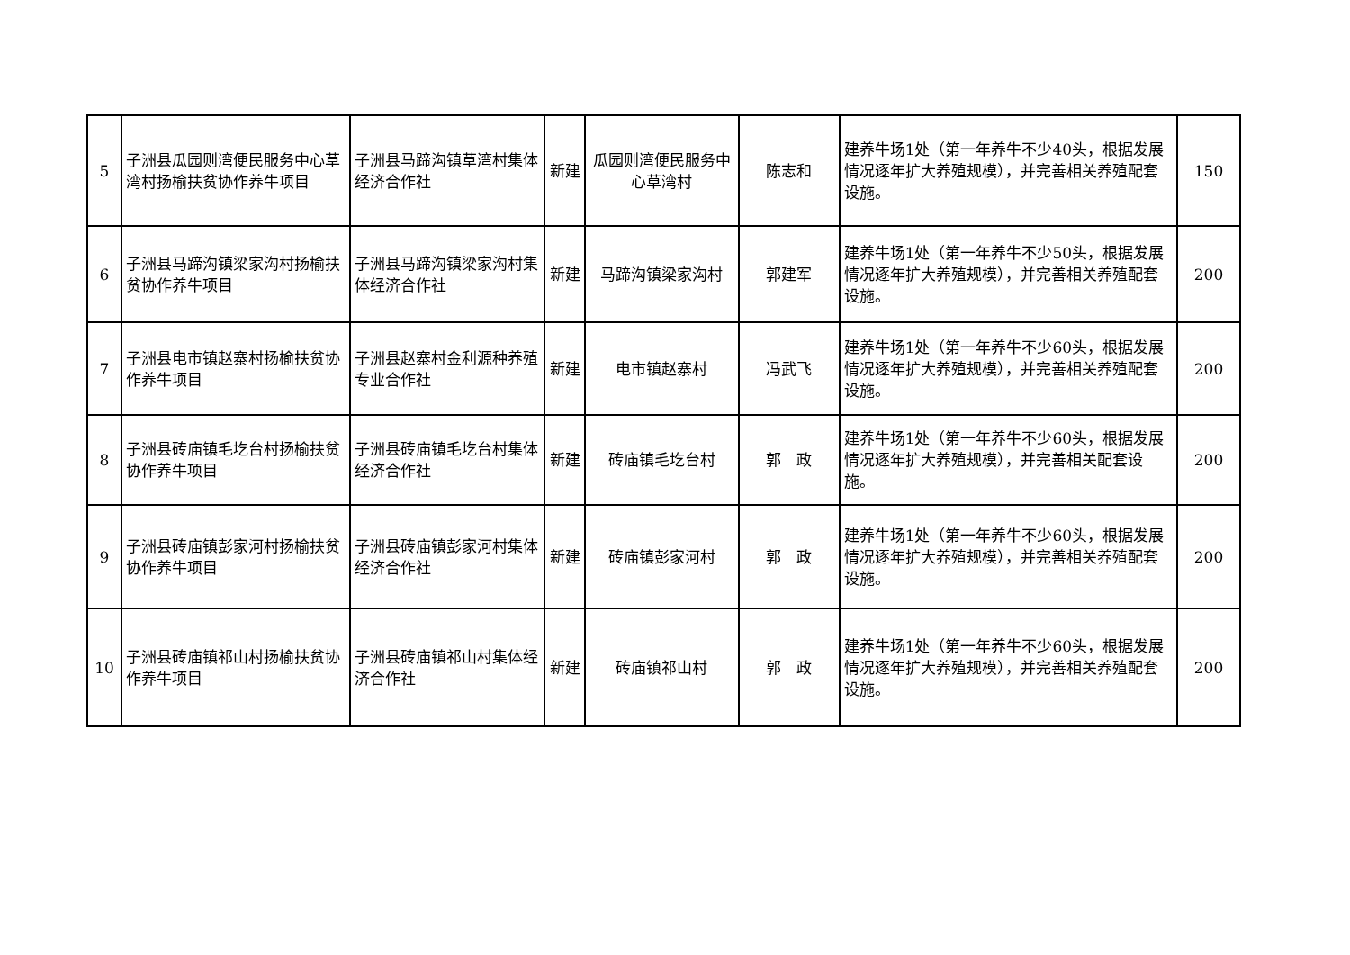| 5 | 子洲县瓜园则湾便民服务中心草湾村扬榆扶贫协作养牛项目 | 子洲县马蹄沟镇草湾村集体经济合作社 | 新建 | 瓜园则湾便民服务中心草湾村 | 陈志和 | 建养牛场1处（第一年养牛不少40头，根据发展情况逐年扩大养殖规模），并完善相关养殖配套设施。 | 150 |
| 6 | 子洲县马蹄沟镇梁家沟村扬榆扶贫协作养牛项目 | 子洲县马蹄沟镇梁家沟村集体经济合作社 | 新建 | 马蹄沟镇梁家沟村 | 郭建军 | 建养牛场1处（第一年养牛不少50头，根据发展情况逐年扩大养殖规模），并完善相关养殖配套设施。 | 200 |
| 7 | 子洲县电市镇赵寨村扬榆扶贫协作养牛项目 | 子洲县赵寨村金利源种养殖专业合作社 | 新建 | 电市镇赵寨村 | 冯武飞 | 建养牛场1处（第一年养牛不少60头，根据发展情况逐年扩大养殖规模），并完善相关养殖配套设施。 | 200 |
| 8 | 子洲县砖庙镇毛圪台村扬榆扶贫协作养牛项目 | 子洲县砖庙镇毛圪台村集体经济合作社 | 新建 | 砖庙镇毛圪台村 | 郭 政 | 建养牛场1处（第一年养牛不少60头，根据发展情况逐年扩大养殖规模），并完善相关配套设施。 | 200 |
| 9 | 子洲县砖庙镇彭家河村扬榆扶贫协作养牛项目 | 子洲县砖庙镇彭家河村集体经济合作社 | 新建 | 砖庙镇彭家河村 | 郭 政 | 建养牛场1处（第一年养牛不少60头，根据发展情况逐年扩大养殖规模），并完善相关养殖配套设施。 | 200 |
| 10 | 子洲县砖庙镇祁山村扬榆扶贫协作养牛项目 | 子洲县砖庙镇祁山村集体经济合作社 | 新建 | 砖庙镇祁山村 | 郭 政 | 建养牛场1处（第一年养牛不少60头，根据发展情况逐年扩大养殖规模），并完善相关养殖配套设施。 | 200 |